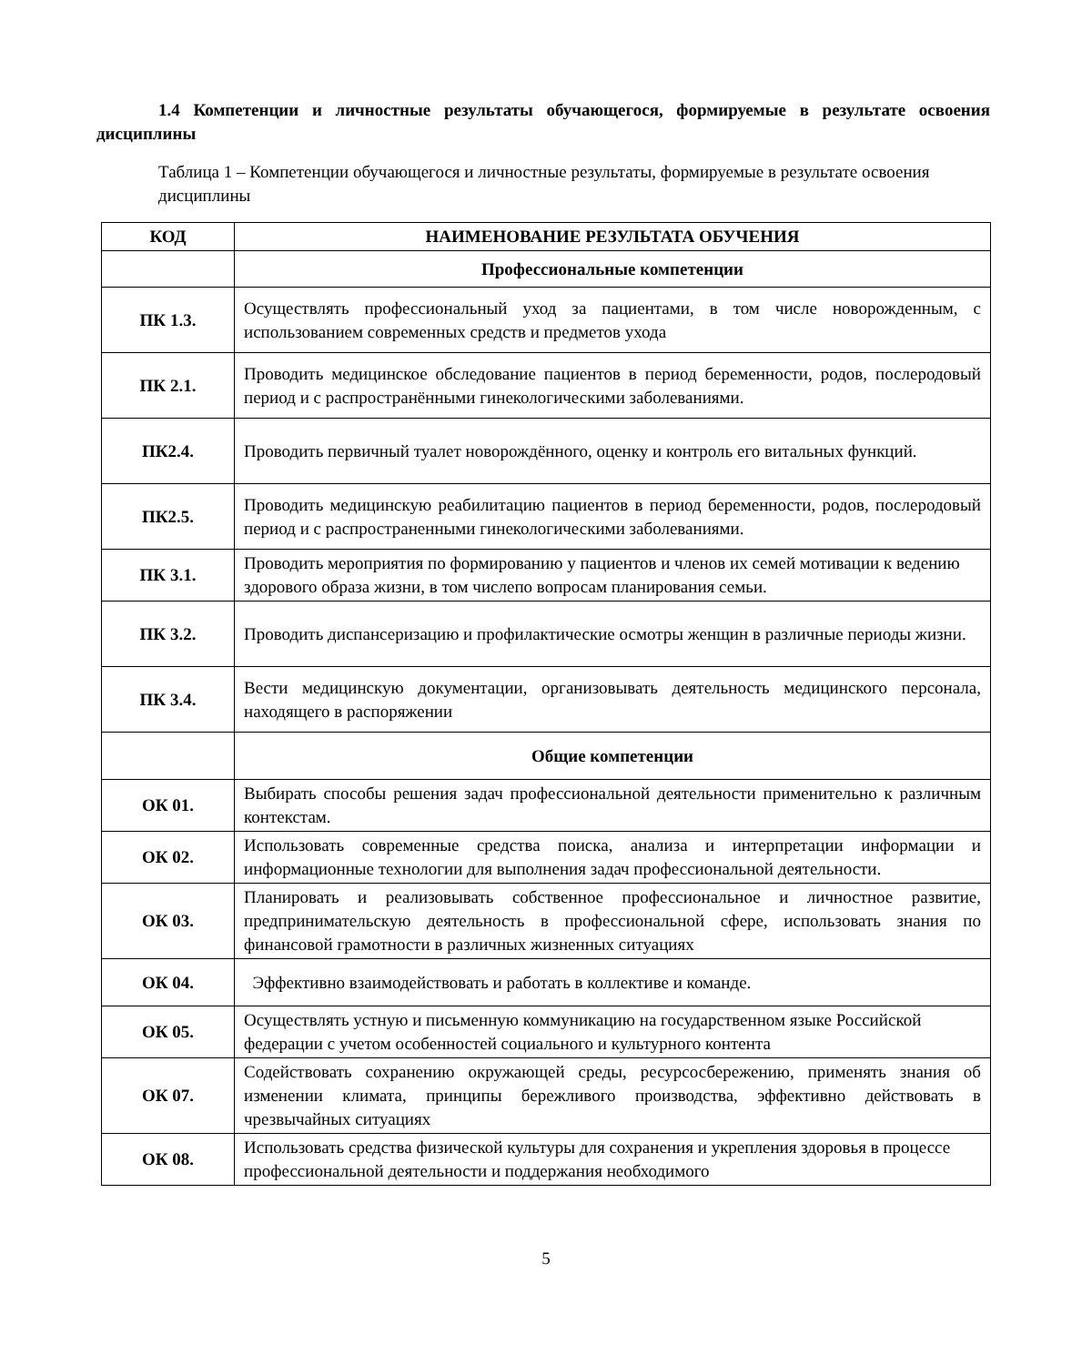1.4 Компетенции и личностные результаты обучающегося, формируемые в результате освоения дисциплины
Таблица 1 – Компетенции обучающегося и личностные результаты, формируемые в результате освоения дисциплины
| КОД | НАИМЕНОВАНИЕ РЕЗУЛЬТАТА ОБУЧЕНИЯ |
| --- | --- |
| | Профессиональные компетенции |
| ПК 1.3. | Осуществлять профессиональный уход за пациентами, в том числе новорожденным, с использованием современных средств и предметов ухода |
| ПК 2.1. | Проводить медицинское обследование пациентов в период беременности, родов, послеродовый период и с распространёнными гинекологическими заболеваниями. |
| ПК2.4. | Проводить первичный туалет новорождённого, оценку и контроль его витальных функций. |
| ПК2.5. | Проводить медицинскую реабилитацию пациентов в период беременности, родов, послеродовый период и с распространенными гинекологическими заболеваниями. |
| ПК 3.1. | Проводить мероприятия по формированию у пациентов и членов их семей мотивации к ведению здорового образа жизни, в том числепо вопросам планирования семьи. |
| ПК 3.2. | Проводить диспансеризацию и профилактические осмотры женщин в различные периоды жизни. |
| ПК 3.4. | Вести медицинскую документации, организовывать деятельность медицинского персонала, находящего в распоряжении |
| | Общие компетенции |
| ОК 01. | Выбирать способы решения задач профессиональной деятельности применительно к различным контекстам. |
| ОК 02. | Использовать современные средства поиска, анализа и интерпретации информации и информационные технологии для выполнения задач профессиональной деятельности. |
| ОК 03. | Планировать и реализовывать собственное профессиональное и личностное развитие, предпринимательскую деятельность в профессиональной сфере, использовать знания по финансовой грамотности в различных жизненных ситуациях |
| ОК 04. | Эффективно взаимодействовать и работать в коллективе и команде. |
| ОК 05. | Осуществлять устную и письменную коммуникацию на государственном языке Российской федерации с учетом особенностей социального и культурного контента |
| ОК 07. | Содействовать сохранению окружающей среды, ресурсосбережению, применять знания об изменении климата, принципы бережливого производства, эффективно действовать в чрезвычайных ситуациях |
| ОК 08. | Использовать средства физической культуры для сохранения и укрепления здоровья в процессе профессиональной деятельности и поддержания необходимого |
5